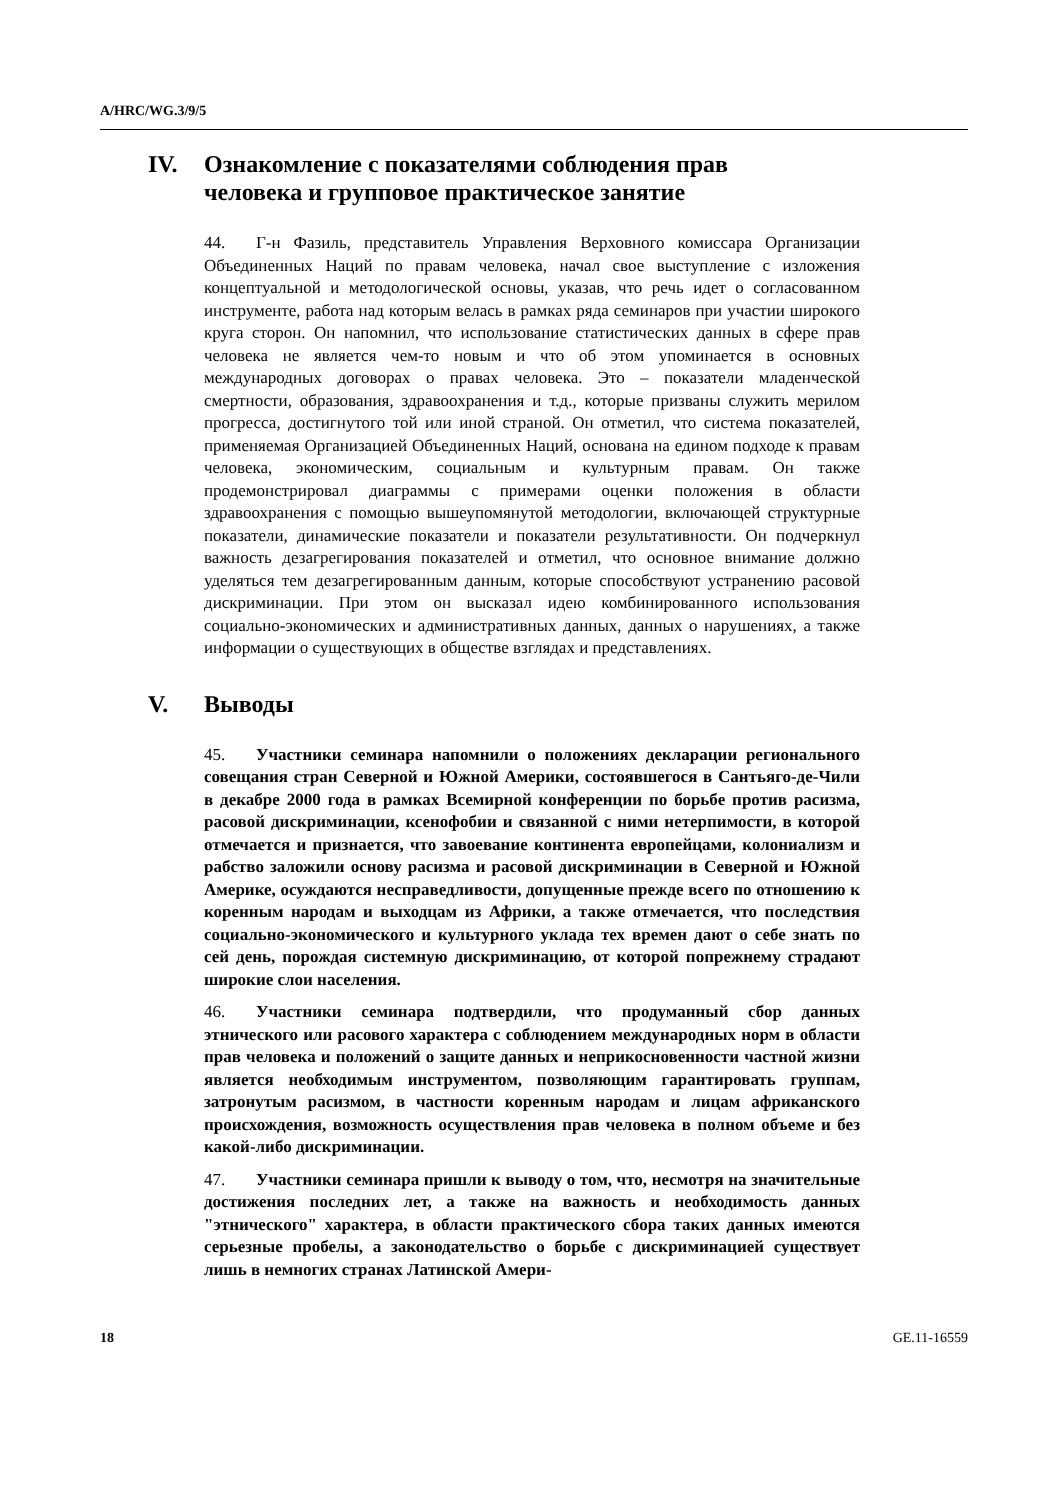A/HRC/WG.3/9/5
IV. Ознакомление с показателями соблюдения прав
человека и групповое практическое занятие
44. Г-н Фазиль, представитель Управления Верховного комиссара Организации Объединенных Наций по правам человека, начал свое выступление с изложения концептуальной и методологической основы, указав, что речь идет о согласованном инструменте, работа над которым велась в рамках ряда семинаров при участии широкого круга сторон. Он напомнил, что использование статистических данных в сфере прав человека не является чем-то новым и что об этом упоминается в основных международных договорах о правах человека. Это – показатели младенческой смертности, образования, здравоохранения и т.д., которые призваны служить мерилом прогресса, достигнутого той или иной страной. Он отметил, что система показателей, применяемая Организацией Объединенных Наций, основана на едином подходе к правам человека, экономическим, социальным и культурным правам. Он также продемонстрировал диаграммы с примерами оценки положения в области здравоохранения с помощью вышеупомянутой методологии, включающей структурные показатели, динамические показатели и показатели результативности. Он подчеркнул важность дезагрегирования показателей и отметил, что основное внимание должно уделяться тем дезагрегированным данным, которые способствуют устранению расовой дискриминации. При этом он высказал идею комбинированного использования социально-экономических и административных данных, данных о нарушениях, а также информации о существующих в обществе взглядах и представлениях.
V. Выводы
45. Участники семинара напомнили о положениях декларации регионального совещания стран Северной и Южной Америки, состоявшегося в Сантьяго-де-Чили в декабре 2000 года в рамках Всемирной конференции по борьбе против расизма, расовой дискриминации, ксенофобии и связанной с ними нетерпимости, в которой отмечается и признается, что завоевание континента европейцами, колониализм и рабство заложили основу расизма и расовой дискриминации в Северной и Южной Америке, осуждаются несправедливости, допущенные прежде всего по отношению к коренным народам и выходцам из Африки, а также отмечается, что последствия социально-экономического и культурного уклада тех времен дают о себе знать по сей день, порождая системную дискриминацию, от которой попрежнему страдают широкие слои населения.
46. Участники семинара подтвердили, что продуманный сбор данных этнического или расового характера с соблюдением международных норм в области прав человека и положений о защите данных и неприкосновенности частной жизни является необходимым инструментом, позволяющим гарантировать группам, затронутым расизмом, в частности коренным народам и лицам африканского происхождения, возможность осуществления прав человека в полном объеме и без какой-либо дискриминации.
47. Участники семинара пришли к выводу о том, что, несмотря на значительные достижения последних лет, а также на важность и необходимость данных "этнического" характера, в области практического сбора таких данных имеются серьезные пробелы, а законодательство о борьбе с дискриминацией существует лишь в немногих странах Латинской Амери-
18 GE.11-16559